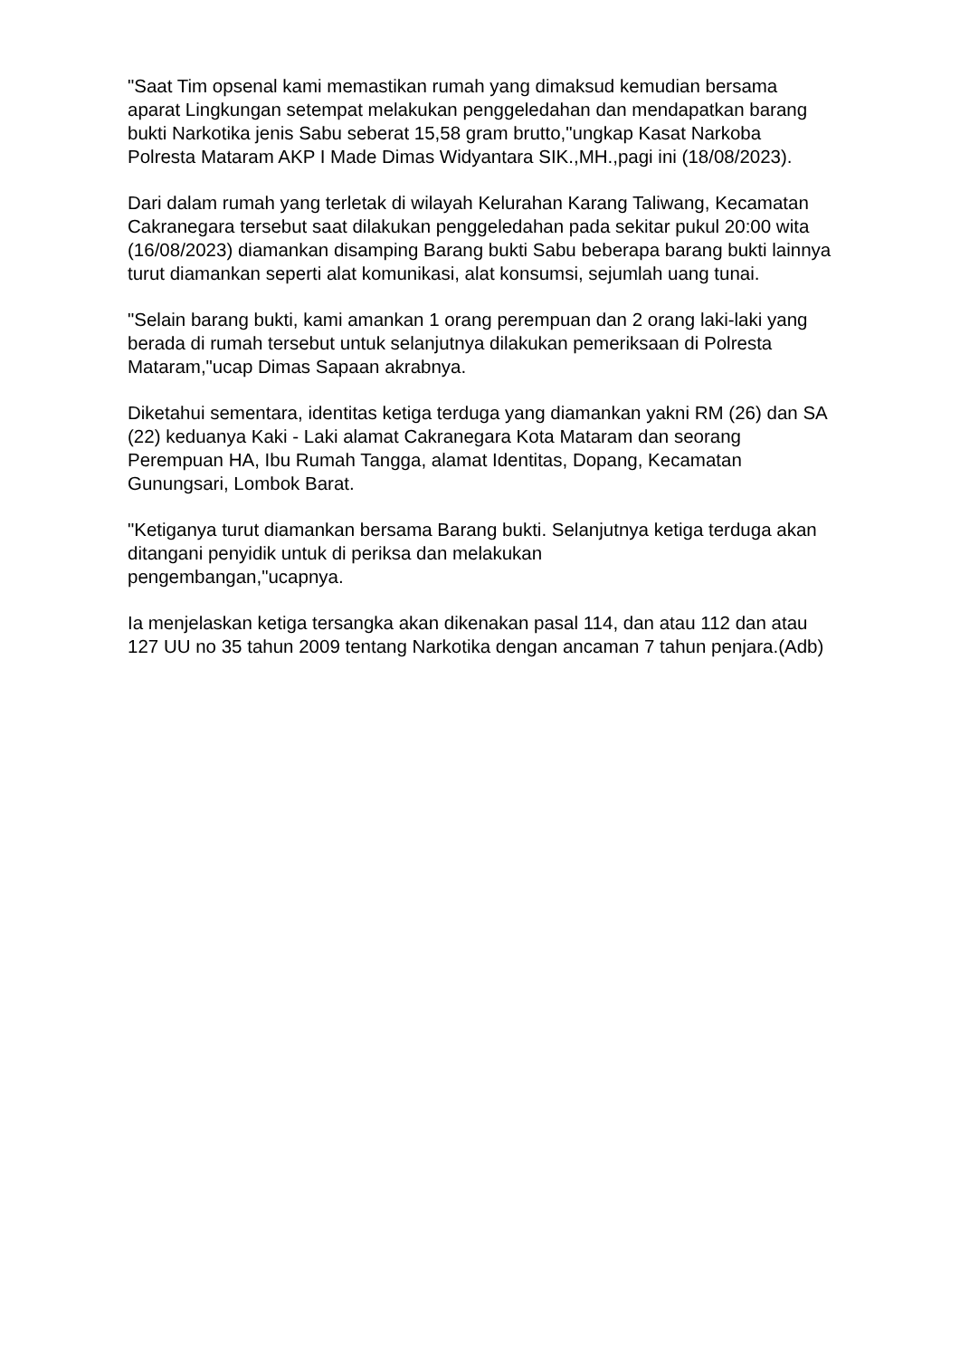"Saat Tim opsenal kami memastikan rumah yang dimaksud kemudian bersama aparat Lingkungan setempat melakukan penggeledahan dan mendapatkan barang bukti Narkotika jenis Sabu seberat 15,58 gram brutto,"ungkap Kasat Narkoba Polresta Mataram AKP I Made Dimas Widyantara SIK.,MH.,pagi ini (18/08/2023).
Dari dalam rumah yang terletak di wilayah Kelurahan Karang Taliwang, Kecamatan Cakranegara tersebut saat dilakukan penggeledahan pada sekitar pukul 20:00 wita (16/08/2023) diamankan disamping Barang bukti Sabu beberapa barang bukti lainnya turut diamankan seperti alat komunikasi, alat konsumsi, sejumlah uang tunai.
"Selain barang bukti, kami amankan 1 orang perempuan dan 2 orang laki-laki yang berada di rumah tersebut untuk selanjutnya dilakukan pemeriksaan di Polresta Mataram,"ucap Dimas Sapaan akrabnya.
Diketahui sementara, identitas ketiga terduga yang diamankan yakni RM (26) dan SA (22) keduanya Kaki - Laki alamat Cakranegara Kota Mataram dan seorang Perempuan HA, Ibu Rumah Tangga, alamat Identitas, Dopang, Kecamatan Gunungsari, Lombok Barat.
"Ketiganya turut diamankan bersama Barang bukti. Selanjutnya ketiga terduga akan ditangani penyidik untuk di periksa dan melakukan
pengembangan,"ucapnya.
Ia menjelaskan ketiga tersangka akan dikenakan pasal 114, dan atau 112 dan atau 127 UU no 35 tahun 2009 tentang Narkotika dengan ancaman 7 tahun penjara.(Adb)